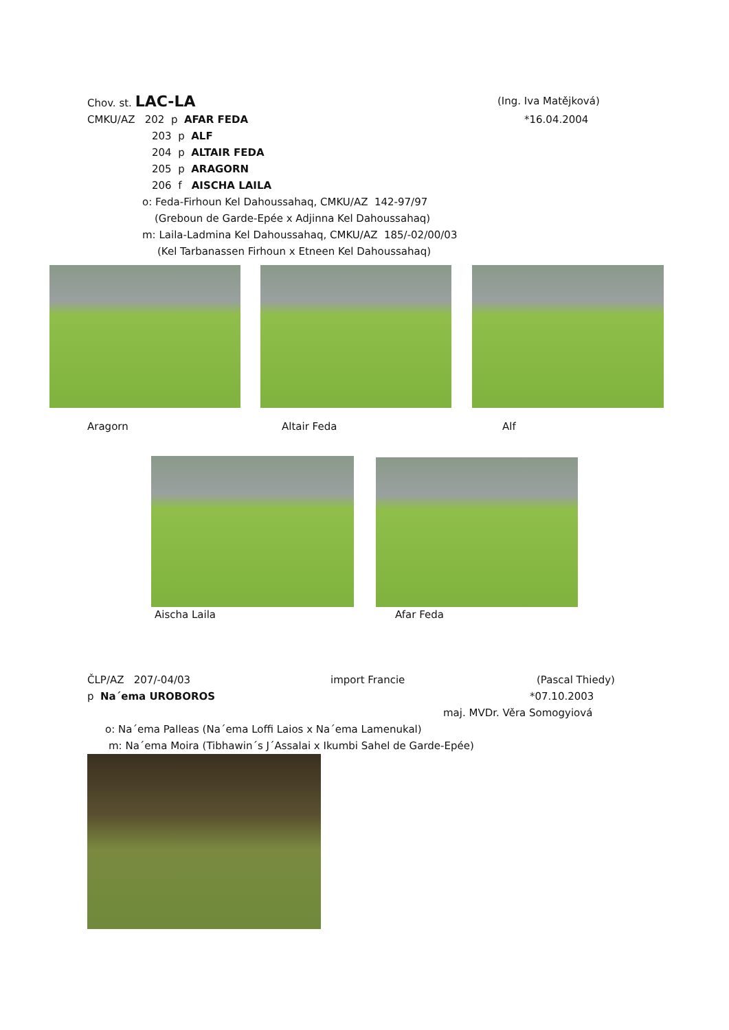Chov. st. LAC-LA (Ing. Iva Matějková)
CMKU/AZ 202 p AFAR FEDA *16.04.2004
203 p ALF
204 p ALTAIR FEDA
205 p ARAGORN
206 f AISCHA LAILA
o: Feda-Firhoun Kel Dahoussahaq, CMKU/AZ 142-97/97
(Greboun de Garde-Epée x Adjinna Kel Dahoussahaq)
m: Laila-Ladmina Kel Dahoussahaq, CMKU/AZ 185/-02/00/03
(Kel Tarbanassen Firhoun x Etneen Kel Dahoussahaq)
Aragorn Altair Feda Alf
Aischa Laila Afar Feda
ČLP/AZ 207/-04/03 import Francie (Pascal Thiedy)
p Na´ema UROBOROS *07.10.2003
maj. MVDr. Věra Somogyiová
o: Na´ema Palleas (Na´ema Loffi Laios x Na´ema Lamenukal)
m: Na´ema Moira (Tibhawin´s J´Assalai x Ikumbi Sahel de Garde-Epée)